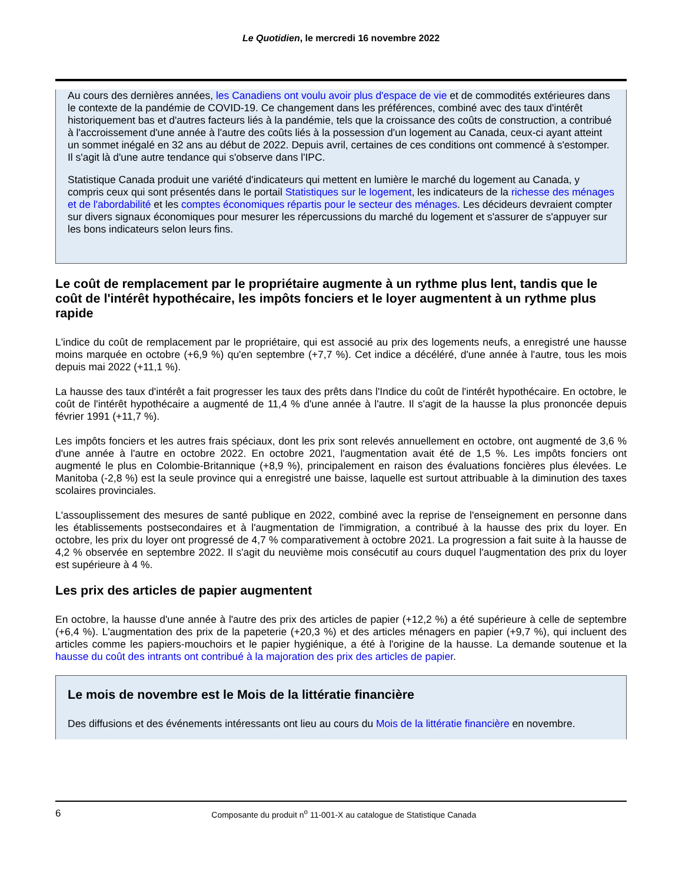Le Quotidien, le mercredi 16 novembre 2022
Au cours des dernières années, les Canadiens ont voulu avoir plus d'espace de vie et de commodités extérieures dans le contexte de la pandémie de COVID-19. Ce changement dans les préférences, combiné avec des taux d'intérêt historiquement bas et d'autres facteurs liés à la pandémie, tels que la croissance des coûts de construction, a contribué à l'accroissement d'une année à l'autre des coûts liés à la possession d'un logement au Canada, ceux-ci ayant atteint un sommet inégalé en 32 ans au début de 2022. Depuis avril, certaines de ces conditions ont commencé à s'estomper. Il s'agit là d'une autre tendance qui s'observe dans l'IPC.
Statistique Canada produit une variété d'indicateurs qui mettent en lumière le marché du logement au Canada, y compris ceux qui sont présentés dans le portail Statistiques sur le logement, les indicateurs de la richesse des ménages et de l'abordabilité et les comptes économiques répartis pour le secteur des ménages. Les décideurs devraient compter sur divers signaux économiques pour mesurer les répercussions du marché du logement et s'assurer de s'appuyer sur les bons indicateurs selon leurs fins.
Le coût de remplacement par le propriétaire augmente à un rythme plus lent, tandis que le coût de l'intérêt hypothécaire, les impôts fonciers et le loyer augmentent à un rythme plus rapide
L'indice du coût de remplacement par le propriétaire, qui est associé au prix des logements neufs, a enregistré une hausse moins marquée en octobre (+6,9 %) qu'en septembre (+7,7 %). Cet indice a décéléré, d'une année à l'autre, tous les mois depuis mai 2022 (+11,1 %).
La hausse des taux d'intérêt a fait progresser les taux des prêts dans l'Indice du coût de l'intérêt hypothécaire. En octobre, le coût de l'intérêt hypothécaire a augmenté de 11,4 % d'une année à l'autre. Il s'agit de la hausse la plus prononcée depuis février 1991 (+11,7 %).
Les impôts fonciers et les autres frais spéciaux, dont les prix sont relevés annuellement en octobre, ont augmenté de 3,6 % d'une année à l'autre en octobre 2022. En octobre 2021, l'augmentation avait été de 1,5 %. Les impôts fonciers ont augmenté le plus en Colombie-Britannique (+8,9 %), principalement en raison des évaluations foncières plus élevées. Le Manitoba (-2,8 %) est la seule province qui a enregistré une baisse, laquelle est surtout attribuable à la diminution des taxes scolaires provinciales.
L'assouplissement des mesures de santé publique en 2022, combiné avec la reprise de l'enseignement en personne dans les établissements postsecondaires et à l'augmentation de l'immigration, a contribué à la hausse des prix du loyer. En octobre, les prix du loyer ont progressé de 4,7 % comparativement à octobre 2021. La progression a fait suite à la hausse de 4,2 % observée en septembre 2022. Il s'agit du neuvième mois consécutif au cours duquel l'augmentation des prix du loyer est supérieure à 4 %.
Les prix des articles de papier augmentent
En octobre, la hausse d'une année à l'autre des prix des articles de papier (+12,2 %) a été supérieure à celle de septembre (+6,4 %). L'augmentation des prix de la papeterie (+20,3 %) et des articles ménagers en papier (+9,7 %), qui incluent des articles comme les papiers-mouchoirs et le papier hygiénique, a été à l'origine de la hausse. La demande soutenue et la hausse du coût des intrants ont contribué à la majoration des prix des articles de papier.
Le mois de novembre est le Mois de la littératie financière
Des diffusions et des événements intéressants ont lieu au cours du Mois de la littératie financière en novembre.
6
Composante du produit n<sup>o</sup> 11-001-X au catalogue de Statistique Canada